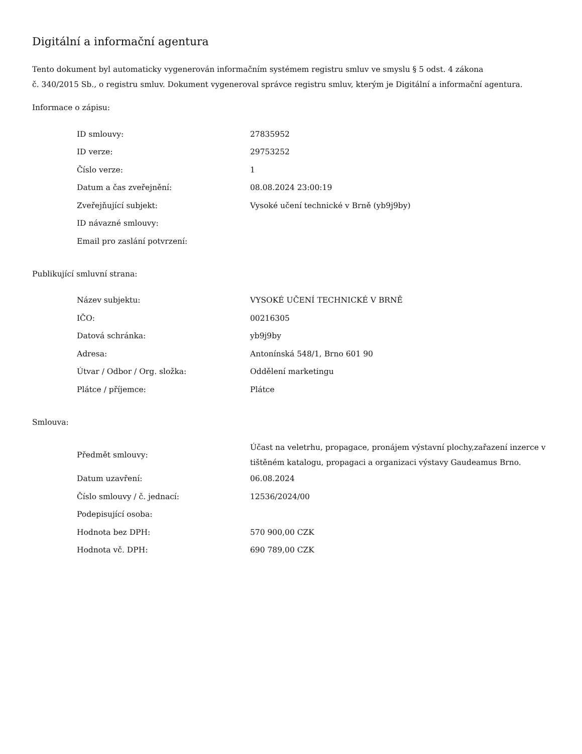Digitální a informační agentura
Tento dokument byl automaticky vygenerován informačním systémem registru smluv ve smyslu § 5 odst. 4 zákona
č. 340/2015 Sb., o registru smluv. Dokument vygeneroval správce registru smluv, kterým je Digitální a informační agentura.
Informace o zápisu:
| ID smlouvy: | 27835952 |
| ID verze: | 29753252 |
| Číslo verze: | 1 |
| Datum a čas zveřejnění: | 08.08.2024 23:00:19 |
| Zveřejňující subjekt: | Vysoké učení technické v Brně (yb9j9by) |
| ID návazné smlouvy: | |
| Email pro zaslání potvrzení: | |
Publikující smluvní strana:
| Název subjektu: | VYSOKÉ UČENÍ TECHNICKÉ V BRNĚ |
| IČO: | 00216305 |
| Datová schránka: | yb9j9by |
| Adresa: | Antonínská 548/1, Brno 601 90 |
| Útvar / Odbor / Org. složka: | Oddělení marketingu |
| Plátce / příjemce: | Plátce |
Smlouva:
| Předmět smlouvy: | Účast na veletrhu, propagace, pronájem výstavní plochy,zařazení inzerce v tištěném katalogu, propagaci a organizaci výstavy Gaudeamus Brno. |
| Datum uzavření: | 06.08.2024 |
| Číslo smlouvy / č. jednací: | 12536/2024/00 |
| Podepisující osoba: | |
| Hodnota bez DPH: | 570 900,00 CZK |
| Hodnota vč. DPH: | 690 789,00 CZK |